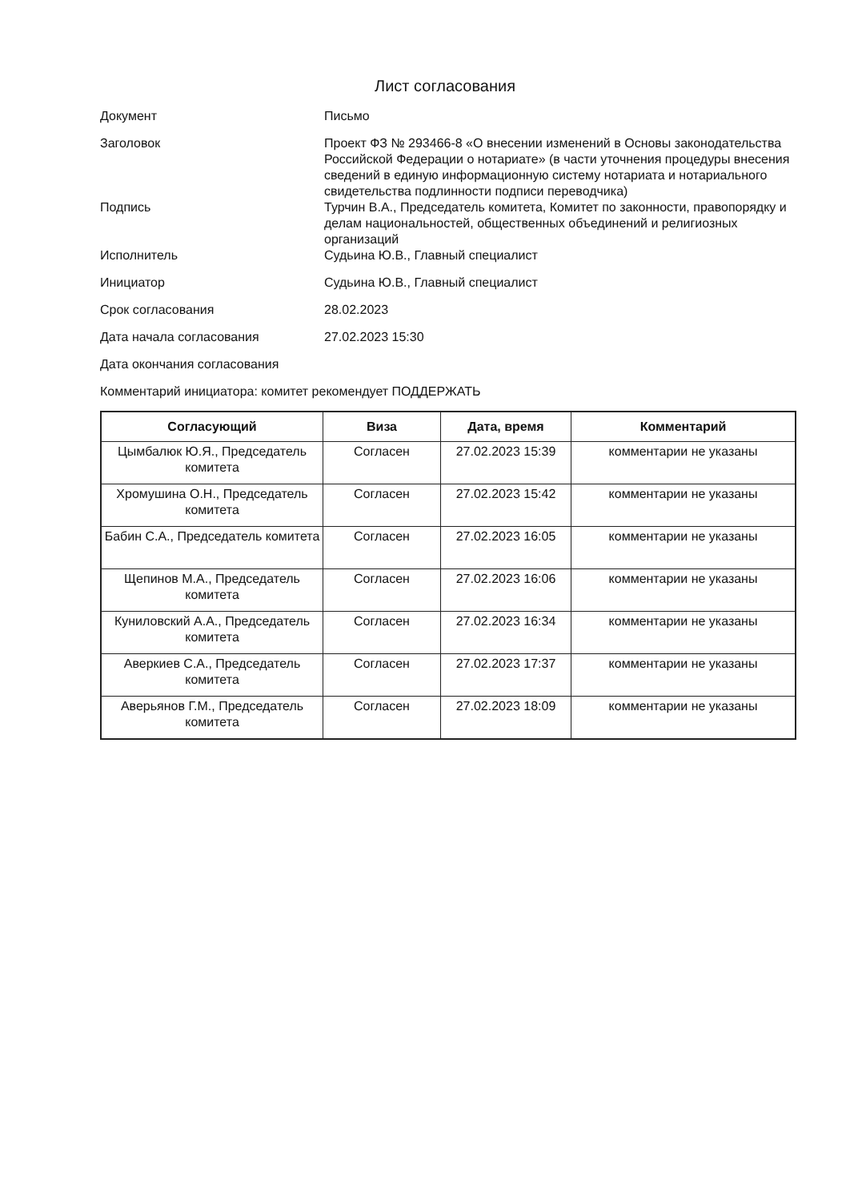Лист согласования
| Документ | Письмо |
| Заголовок | Проект ФЗ № 293466-8 «О внесении изменений в Основы законодательства Российской Федерации о нотариате» (в части уточнения процедуры внесения сведений в единую информационную систему нотариата и нотариального свидетельства подлинности подписи переводчика) |
| Подпись | Турчин В.А., Председатель комитета, Комитет по законности, правопорядку и делам национальностей, общественных объединений и религиозных организаций |
| Исполнитель | Судьина Ю.В., Главный специалист |
| Инициатор | Судьина Ю.В., Главный специалист |
| Срок согласования | 28.02.2023 |
| Дата начала согласования | 27.02.2023 15:30 |
| Дата окончания согласования | |
Комментарий инициатора: комитет рекомендует ПОДДЕРЖАТЬ
| Согласующий | Виза | Дата, время | Комментарий |
| --- | --- | --- | --- |
| Цымбалюк Ю.Я., Председатель комитета | Согласен | 27.02.2023 15:39 | комментарии не указаны |
| Хромушина О.Н., Председатель комитета | Согласен | 27.02.2023 15:42 | комментарии не указаны |
| Бабин С.А., Председатель комитета | Согласен | 27.02.2023 16:05 | комментарии не указаны |
| Щепинов М.А., Председатель комитета | Согласен | 27.02.2023 16:06 | комментарии не указаны |
| Куниловский А.А., Председатель комитета | Согласен | 27.02.2023 16:34 | комментарии не указаны |
| Аверкиев С.А., Председатель комитета | Согласен | 27.02.2023 17:37 | комментарии не указаны |
| Аверьянов Г.М., Председатель комитета | Согласен | 27.02.2023 18:09 | комментарии не указаны |